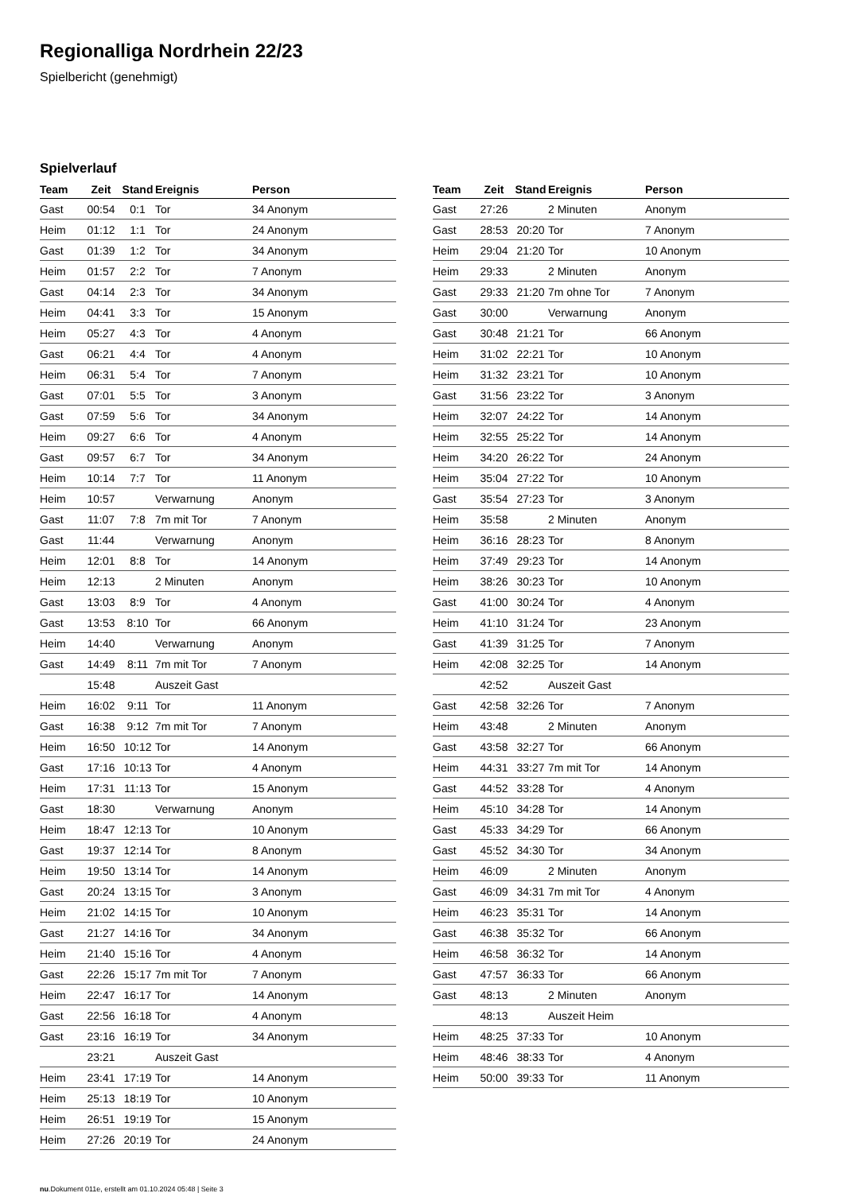Regionalliga Nordrhein 22/23
Spielbericht (genehmigt)
Spielverlauf
| Team | Zeit | Stand | Ereignis | Person |
| --- | --- | --- | --- | --- |
| Gast | 00:54 | 0:1 | Tor | 34 Anonym |
| Heim | 01:12 | 1:1 | Tor | 24 Anonym |
| Gast | 01:39 | 1:2 | Tor | 34 Anonym |
| Heim | 01:57 | 2:2 | Tor | 7 Anonym |
| Gast | 04:14 | 2:3 | Tor | 34 Anonym |
| Heim | 04:41 | 3:3 | Tor | 15 Anonym |
| Heim | 05:27 | 4:3 | Tor | 4 Anonym |
| Gast | 06:21 | 4:4 | Tor | 4 Anonym |
| Heim | 06:31 | 5:4 | Tor | 7 Anonym |
| Gast | 07:01 | 5:5 | Tor | 3 Anonym |
| Gast | 07:59 | 5:6 | Tor | 34 Anonym |
| Heim | 09:27 | 6:6 | Tor | 4 Anonym |
| Gast | 09:57 | 6:7 | Tor | 34 Anonym |
| Heim | 10:14 | 7:7 | Tor | 11 Anonym |
| Heim | 10:57 | | Verwarnung | Anonym |
| Gast | 11:07 | 7:8 | 7m mit Tor | 7 Anonym |
| Gast | 11:44 | | Verwarnung | Anonym |
| Heim | 12:01 | 8:8 | Tor | 14 Anonym |
| Heim | 12:13 | | 2 Minuten | Anonym |
| Gast | 13:03 | 8:9 | Tor | 4 Anonym |
| Gast | 13:53 | 8:10 | Tor | 66 Anonym |
| Heim | 14:40 | | Verwarnung | Anonym |
| Gast | 14:49 | 8:11 | 7m mit Tor | 7 Anonym |
| | 15:48 | | Auszeit Gast | |
| Heim | 16:02 | 9:11 | Tor | 11 Anonym |
| Gast | 16:38 | 9:12 | 7m mit Tor | 7 Anonym |
| Heim | 16:50 | 10:12 | Tor | 14 Anonym |
| Gast | 17:16 | 10:13 | Tor | 4 Anonym |
| Heim | 17:31 | 11:13 | Tor | 15 Anonym |
| Gast | 18:30 | | Verwarnung | Anonym |
| Heim | 18:47 | 12:13 | Tor | 10 Anonym |
| Gast | 19:37 | 12:14 | Tor | 8 Anonym |
| Heim | 19:50 | 13:14 | Tor | 14 Anonym |
| Gast | 20:24 | 13:15 | Tor | 3 Anonym |
| Heim | 21:02 | 14:15 | Tor | 10 Anonym |
| Gast | 21:27 | 14:16 | Tor | 34 Anonym |
| Heim | 21:40 | 15:16 | Tor | 4 Anonym |
| Gast | 22:26 | 15:17 | 7m mit Tor | 7 Anonym |
| Heim | 22:47 | 16:17 | Tor | 14 Anonym |
| Gast | 22:56 | 16:18 | Tor | 4 Anonym |
| Gast | 23:16 | 16:19 | Tor | 34 Anonym |
| | 23:21 | | Auszeit Gast | |
| Heim | 23:41 | 17:19 | Tor | 14 Anonym |
| Heim | 25:13 | 18:19 | Tor | 10 Anonym |
| Heim | 26:51 | 19:19 | Tor | 15 Anonym |
| Heim | 27:26 | 20:19 | Tor | 24 Anonym |
| Team | Zeit | Stand | Ereignis | Person |
| --- | --- | --- | --- | --- |
| Gast | 27:26 | | 2 Minuten | Anonym |
| Gast | 28:53 | 20:20 | Tor | 7 Anonym |
| Heim | 29:04 | 21:20 | Tor | 10 Anonym |
| Heim | 29:33 | | 2 Minuten | Anonym |
| Gast | 29:33 | 21:20 | 7m ohne Tor | 7 Anonym |
| Gast | 30:00 | | Verwarnung | Anonym |
| Gast | 30:48 | 21:21 | Tor | 66 Anonym |
| Heim | 31:02 | 22:21 | Tor | 10 Anonym |
| Heim | 31:32 | 23:21 | Tor | 10 Anonym |
| Gast | 31:56 | 23:22 | Tor | 3 Anonym |
| Heim | 32:07 | 24:22 | Tor | 14 Anonym |
| Heim | 32:55 | 25:22 | Tor | 14 Anonym |
| Heim | 34:20 | 26:22 | Tor | 24 Anonym |
| Heim | 35:04 | 27:22 | Tor | 10 Anonym |
| Gast | 35:54 | 27:23 | Tor | 3 Anonym |
| Heim | 35:58 | | 2 Minuten | Anonym |
| Heim | 36:16 | 28:23 | Tor | 8 Anonym |
| Heim | 37:49 | 29:23 | Tor | 14 Anonym |
| Heim | 38:26 | 30:23 | Tor | 10 Anonym |
| Gast | 41:00 | 30:24 | Tor | 4 Anonym |
| Heim | 41:10 | 31:24 | Tor | 23 Anonym |
| Gast | 41:39 | 31:25 | Tor | 7 Anonym |
| Heim | 42:08 | 32:25 | Tor | 14 Anonym |
| | 42:52 | | Auszeit Gast | |
| Gast | 42:58 | 32:26 | Tor | 7 Anonym |
| Heim | 43:48 | | 2 Minuten | Anonym |
| Gast | 43:58 | 32:27 | Tor | 66 Anonym |
| Heim | 44:31 | 33:27 | 7m mit Tor | 14 Anonym |
| Gast | 44:52 | 33:28 | Tor | 4 Anonym |
| Heim | 45:10 | 34:28 | Tor | 14 Anonym |
| Gast | 45:33 | 34:29 | Tor | 66 Anonym |
| Gast | 45:52 | 34:30 | Tor | 34 Anonym |
| Heim | 46:09 | | 2 Minuten | Anonym |
| Gast | 46:09 | 34:31 | 7m mit Tor | 4 Anonym |
| Heim | 46:23 | 35:31 | Tor | 14 Anonym |
| Gast | 46:38 | 35:32 | Tor | 66 Anonym |
| Heim | 46:58 | 36:32 | Tor | 14 Anonym |
| Gast | 47:57 | 36:33 | Tor | 66 Anonym |
| Gast | 48:13 | | 2 Minuten | Anonym |
| | 48:13 | | Auszeit Heim | |
| Heim | 48:25 | 37:33 | Tor | 10 Anonym |
| Heim | 48:46 | 38:33 | Tor | 4 Anonym |
| Heim | 50:00 | 39:33 | Tor | 11 Anonym |
nu.Dokument 011e, erstellt am 01.10.2024 05:48 | Seite 3